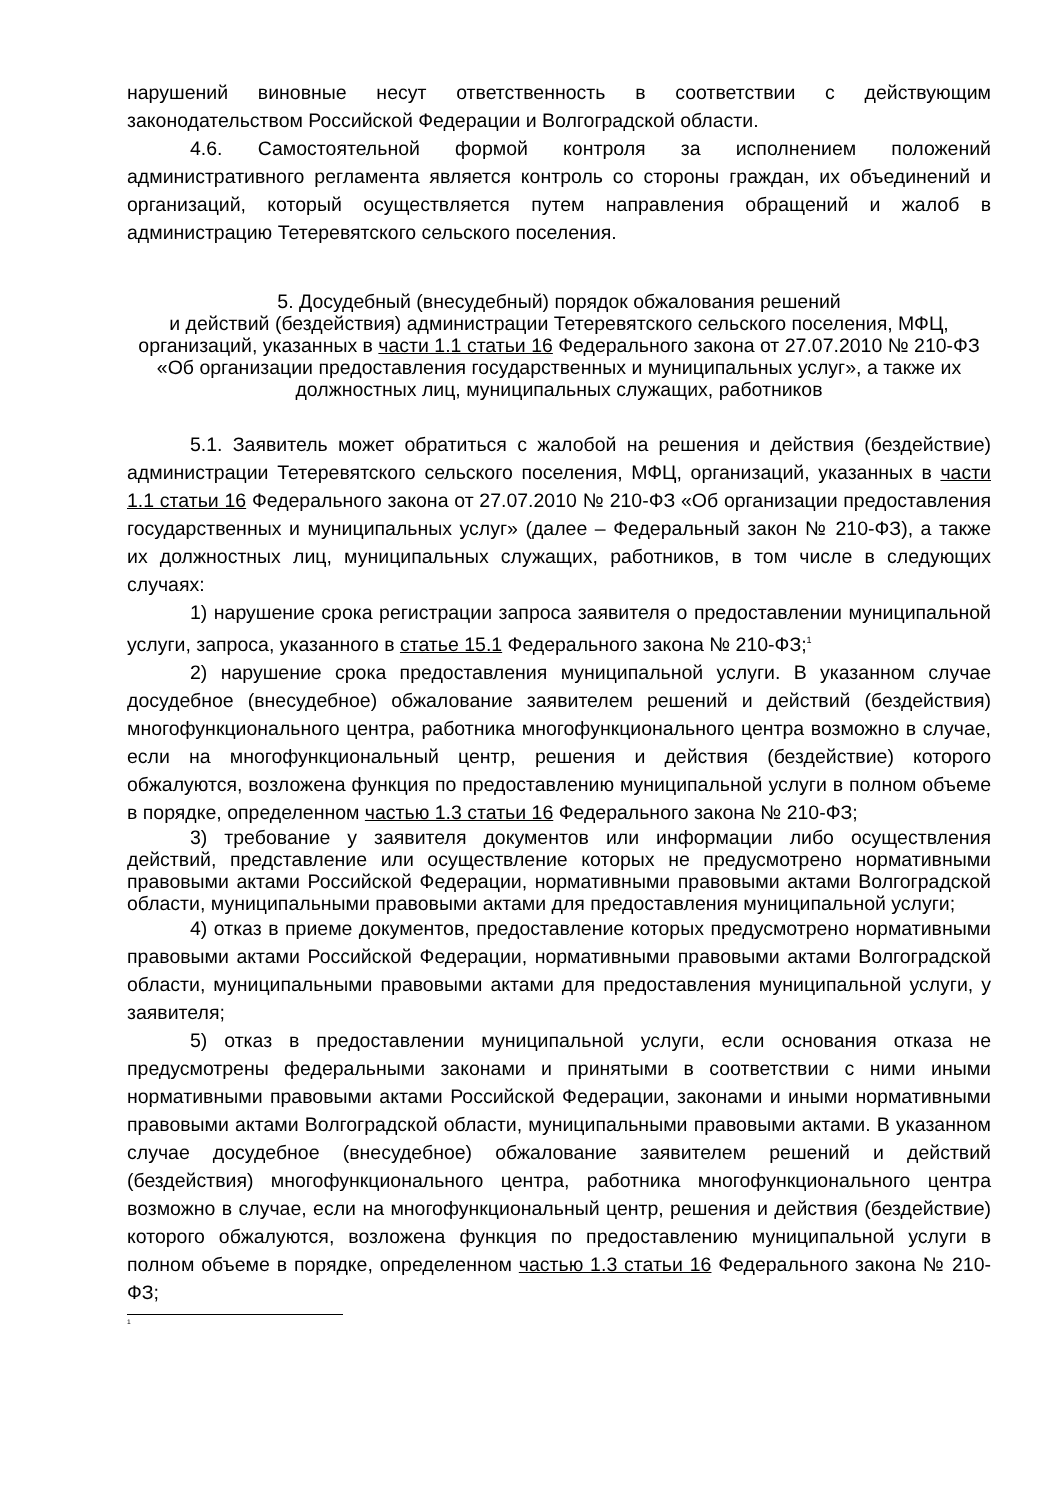нарушений виновные несут ответственность в соответствии с действующим законодательством Российской Федерации и Волгоградской области.
4.6. Самостоятельной формой контроля за исполнением положений административного регламента является контроль со стороны граждан, их объединений и организаций, который осуществляется путем направления обращений и жалоб в администрацию Тетеревятского сельского поселения.
5. Досудебный (внесудебный) порядок обжалования решений
и действий (бездействия) администрации Тетеревятского сельского поселения, МФЦ, организаций, указанных в части 1.1 статьи 16 Федерального закона от 27.07.2010 № 210-ФЗ «Об организации предоставления государственных и муниципальных услуг», а также их должностных лиц, муниципальных служащих, работников
5.1. Заявитель может обратиться с жалобой на решения и действия (бездействие) администрации Тетеревятского сельского поселения, МФЦ, организаций, указанных в части 1.1 статьи 16 Федерального закона от 27.07.2010 № 210-ФЗ «Об организации предоставления государственных и муниципальных услуг» (далее – Федеральный закон № 210-ФЗ), а также их должностных лиц, муниципальных служащих, работников, в том числе в следующих случаях:
1) нарушение срока регистрации запроса заявителя о предоставлении муниципальной услуги, запроса, указанного в статье 15.1 Федерального закона № 210-ФЗ;<sup>1</sup>
2) нарушение срока предоставления муниципальной услуги. В указанном случае досудебное (внесудебное) обжалование заявителем решений и действий (бездействия) многофункционального центра, работника многофункционального центра возможно в случае, если на многофункциональный центр, решения и действия (бездействие) которого обжалуются, возложена функция по предоставлению муниципальной услуги в полном объеме в порядке, определенном частью 1.3 статьи 16 Федерального закона № 210-ФЗ;
3) требование у заявителя документов или информации либо осуществления действий, представление или осуществление которых не предусмотрено нормативными правовыми актами Российской Федерации, нормативными правовыми актами Волгоградской области, муниципальными правовыми актами для предоставления муниципальной услуги;
4) отказ в приеме документов, предоставление которых предусмотрено нормативными правовыми актами Российской Федерации, нормативными правовыми актами Волгоградской области, муниципальными правовыми актами для предоставления муниципальной услуги, у заявителя;
5) отказ в предоставлении муниципальной услуги, если основания отказа не предусмотрены федеральными законами и принятыми в соответствии с ними иными нормативными правовыми актами Российской Федерации, законами и иными нормативными правовыми актами Волгоградской области, муниципальными правовыми актами. В указанном случае досудебное (внесудебное) обжалование заявителем решений и действий (бездействия) многофункционального центра, работника многофункционального центра возможно в случае, если на многофункциональный центр, решения и действия (бездействие) которого обжалуются, возложена функция по предоставлению муниципальной услуги в полном объеме в порядке, определенном частью 1.3 статьи 16 Федерального закона № 210-ФЗ;
<sup>1</sup>